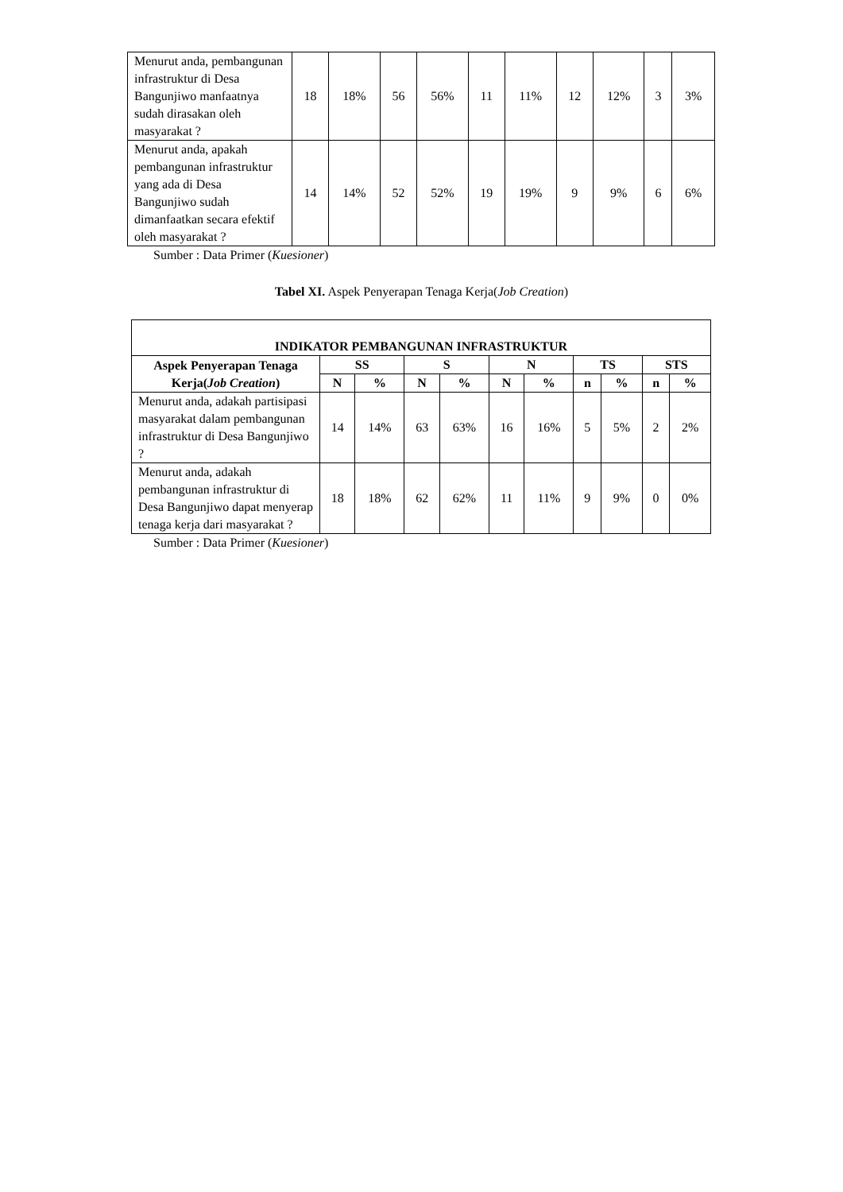| Menurut anda, pembangunan infrastruktur di Desa Bangunjiwo manfaatnya sudah dirasakan oleh masyarakat ? | 18 | 18% | 56 | 56% | 11 | 11% | 12 | 12% | 3 | 3% |
| Menurut anda, apakah pembangunan infrastruktur yang ada di Desa Bangunjiwo sudah dimanfaatkan secara efektif oleh masyarakat ? | 14 | 14% | 52 | 52% | 19 | 19% | 9 | 9% | 6 | 6% |
Sumber : Data Primer (Kuesioner)
Tabel XI. Aspek Penyerapan Tenaga Kerja(Job Creation)
| INDIKATOR PEMBANGUNAN INFRASTRUKTUR | | | | | | | | | | |
| --- | --- | --- | --- | --- | --- | --- | --- | --- | --- | --- |
| Aspek Penyerapan Tenaga Kerja( Job Creation ) | SS | | S | | N | | TS | | STS | |
| | N | % | N | % | N | % | n | % | n | % |
| Menurut anda, adakah partisipasi masyarakat dalam pembangunan infrastruktur di Desa Bangunjiwo ? | 14 | 14% | 63 | 63% | 16 | 16% | 5 | 5% | 2 | 2% |
| Menurut anda, adakah pembangunan infrastruktur di Desa Bangunjiwo dapat menyerap tenaga kerja dari masyarakat ? | 18 | 18% | 62 | 62% | 11 | 11% | 9 | 9% | 0 | 0% |
Sumber : Data Primer (Kuesioner)